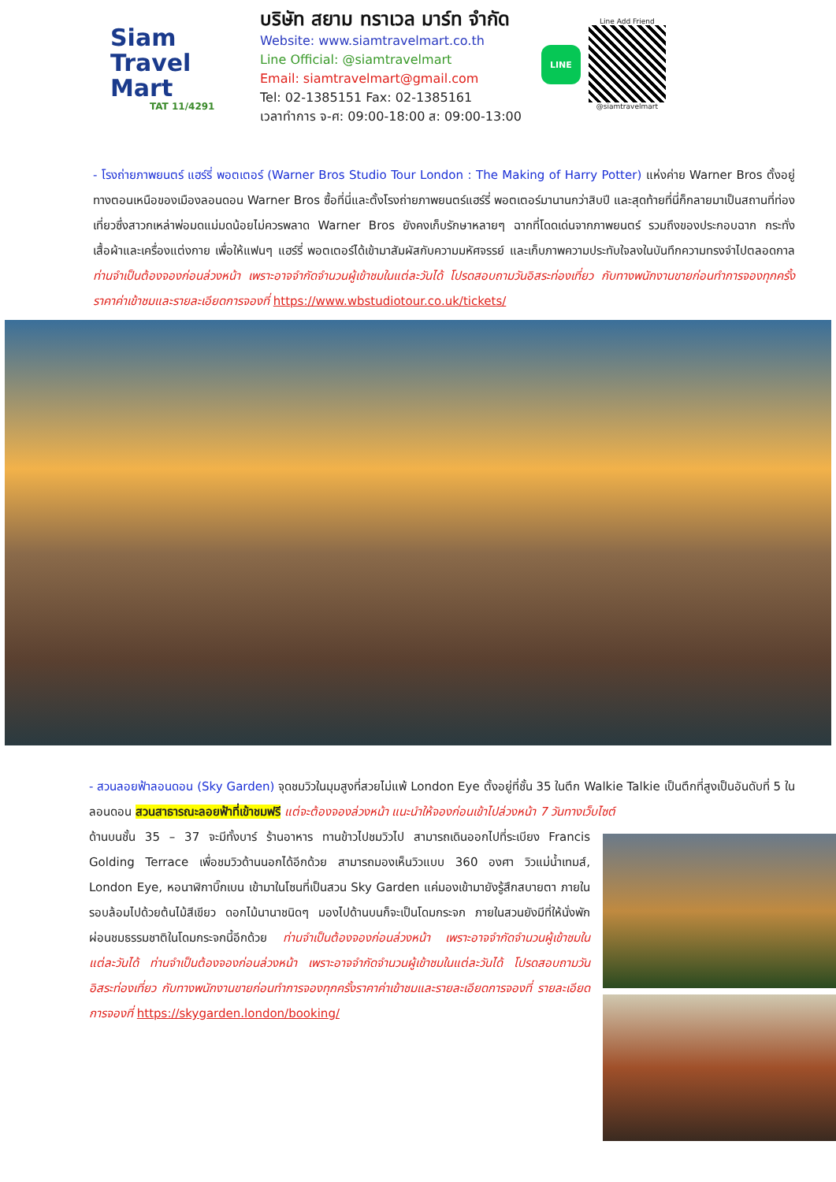Siam
Travel Mart
TAT 11/4291
บริษัท สยาม ทราเวล มาร์ท จำกัด
Website: www.siamtravelmart.co.th
Line Official: @siamtravelmart
Email: siamtravelmart@gmail.com
Tel: 02-1385151 Fax: 02-1385161
เวลาทำการ จ-ศ: 09:00-18:00 ส: 09:00-13:00
LINE
Line Add Friend
@siamtravelmart
- โรงถ่ายภาพยนตร์ แฮร์รี่ พอตเตอร์ (Warner Bros Studio Tour London : The Making of Harry Potter) แห่งค่าย Warner Bros ตั้งอยู่ทางตอนเหนือของเมืองลอนดอน Warner Bros ซื้อที่นี่และตั้งโรงถ่ายภาพยนตร์แฮร์รี่ พอตเตอร์มานานกว่าสิบปี และสุดท้ายที่นี่ก็กลายมาเป็นสถานที่ท่องเที่ยวซึ่งสาวกเหล่าพ่อมดแม่มดน้อยไม่ควรพลาด Warner Bros ยังคงเก็บรักษาหลายๆ ฉากที่โดดเด่นจากภาพยนตร์ รวมถึงของประกอบฉาก กระทั่งเสื้อผ้าและเครื่องแต่งกาย เพื่อให้แฟนๆ แฮร์รี่ พอตเตอร์ได้เข้ามาสัมผัสกับความมหัศจรรย์ และเก็บภาพความประทับใจลงในบันทึกความทรงจำไปตลอดกาล ท่านจำเป็นต้องจองก่อนล่วงหน้า เพราะอาจจำกัดจำนวนผู้เข้าชมในแต่ละวันได้ โปรดสอบถามวันอิสระท่องเที่ยว กับทางพนักงานขายก่อนทำการจองทุกครั้ง ราคาค่าเข้าชมและรายละเอียดการจองที่ https://www.wbstudiotour.co.uk/tickets/
- สวนลอยฟ้าลอนดอน (Sky Garden) จุดชมวิวในมุมสูงที่สวยไม่แพ้ London Eye ตั้งอยู่ที่ชั้น 35 ในตึก Walkie Talkie เป็นตึกที่สูงเป็นอันดับที่ 5 ในลอนดอน สวนสาธารณะลอยฟ้าที่เข้าชมฟรี แต่จะต้องจองล่วงหน้า แนะนำให้จองก่อนเข้าไปล่วงหน้า 7 วันทางเว็บไซต์
ด้านบนชั้น 35 – 37 จะมีทั้งบาร์ ร้านอาหาร ทานข้าวไปชมวิวไป สามารถเดินออกไปที่ระเบียง Francis Golding Terrace เพื่อชมวิวด้านนอกได้อีกด้วย สามารถมองเห็นวิวแบบ 360 องศา วิวแม่น้ำเทมส์, London Eye, หอนาฬิกาบิ๊กเบน เข้ามาในโซนที่เป็นสวน Sky Garden แค่มองเข้ามายังรู้สึกสบายตา ภายในรอบล้อมไปด้วยต้นไม้สีเขียว ดอกไม้นานาชนิดๆ มองไปด้านบนก็จะเป็นโดมกระจก ภายในสวนยังมีที่ให้นั่งพักผ่อนชมธรรมชาติในโดมกระจกนี้อีกด้วย ท่านจำเป็นต้องจองก่อนล่วงหน้า เพราะอาจจำกัดจำนวนผู้เข้าชมในแต่ละวันได้ ท่านจำเป็นต้องจองก่อนล่วงหน้า เพราะอาจจำกัดจำนวนผู้เข้าชมในแต่ละวันได้ โปรดสอบถามวันอิสระท่องเที่ยว กับทางพนักงานขายก่อนทำการจองทุกครั้งราคาค่าเข้าชมและรายละเอียดการจองที่ รายละเอียดการจองที่ https://skygarden.london/booking/